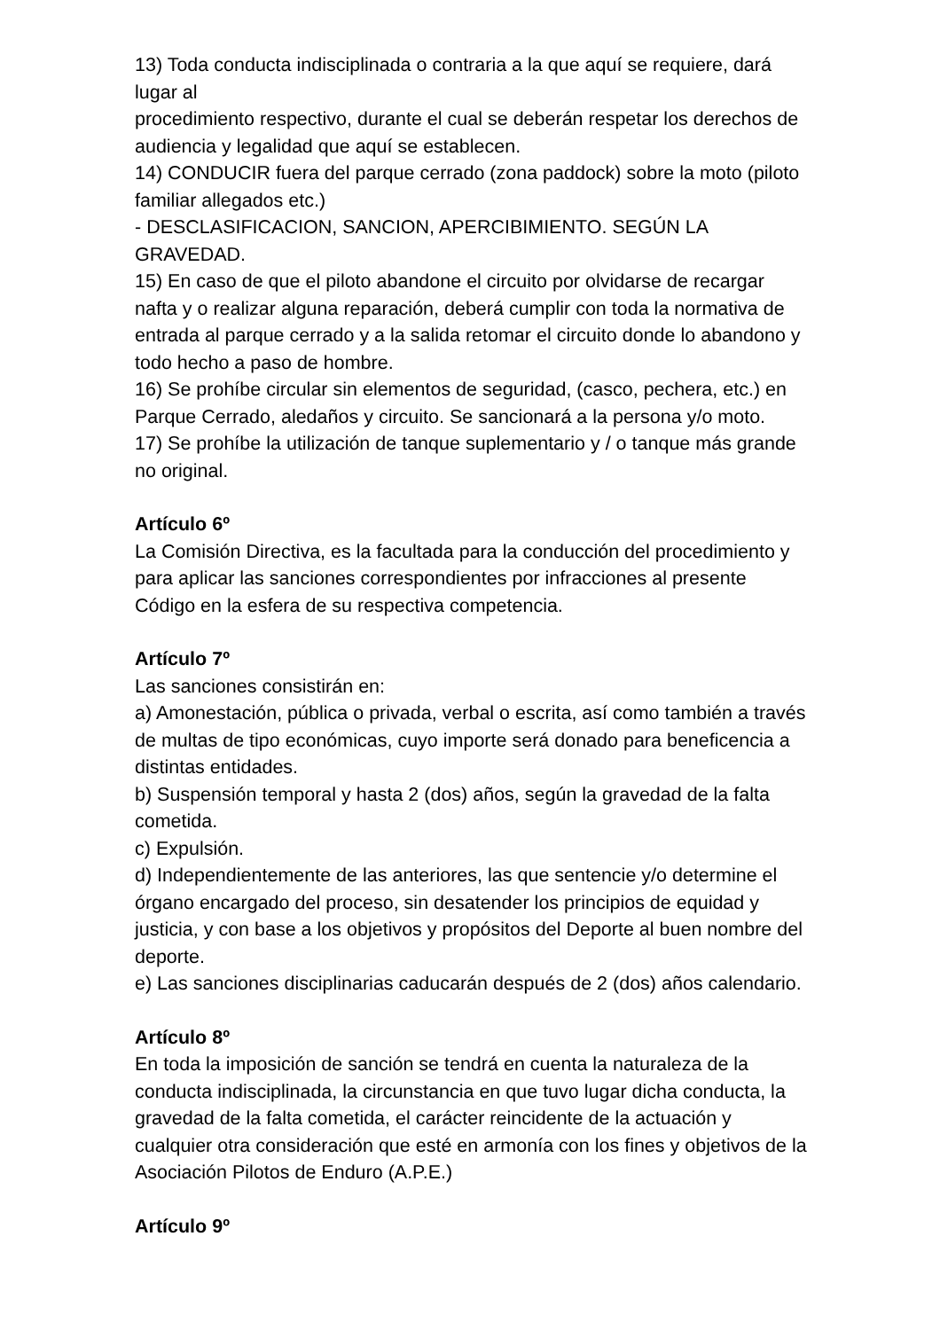13) Toda conducta indisciplinada o contraria a la que aquí se requiere, dará lugar al
procedimiento respectivo, durante el cual se deberán respetar los derechos de audiencia y legalidad que aquí se establecen.
14) CONDUCIR fuera del parque cerrado (zona paddock) sobre la moto (piloto familiar allegados etc.)
- DESCLASIFICACION, SANCION, APERCIBIMIENTO. SEGÚN LA GRAVEDAD.
15) En caso de que el piloto abandone el circuito por olvidarse de recargar nafta y o realizar alguna reparación, deberá cumplir con toda la normativa de entrada al parque cerrado y a la salida retomar el circuito donde lo abandono y todo hecho a paso de hombre.
16) Se prohíbe circular sin elementos de seguridad, (casco, pechera, etc.) en Parque Cerrado, aledaños y circuito. Se sancionará a la persona y/o moto.
17) Se prohíbe la utilización de tanque suplementario y / o tanque más grande no original.
Artículo 6º
La Comisión Directiva, es la facultada para la conducción del procedimiento y para aplicar las sanciones correspondientes por infracciones al presente Código en la esfera de su respectiva competencia.
Artículo 7º
Las sanciones consistirán en:
a) Amonestación, pública o privada, verbal o escrita, así como también a través de multas de tipo económicas, cuyo importe será donado para beneficencia a distintas entidades.
b) Suspensión temporal y hasta 2 (dos) años, según la gravedad de la falta cometida.
c) Expulsión.
d) Independientemente de las anteriores, las que sentencie y/o determine el órgano encargado del proceso, sin desatender los principios de equidad y justicia, y con base a los objetivos y propósitos del Deporte al buen nombre del deporte.
e) Las sanciones disciplinarias caducarán después de 2 (dos) años calendario.
Artículo 8º
En toda la imposición de sanción se tendrá en cuenta la naturaleza de la conducta indisciplinada, la circunstancia en que tuvo lugar dicha conducta, la gravedad de la falta cometida, el carácter reincidente de la actuación y cualquier otra consideración que esté en armonía con los fines y objetivos de la Asociación Pilotos de Enduro (A.P.E.)
Artículo 9º